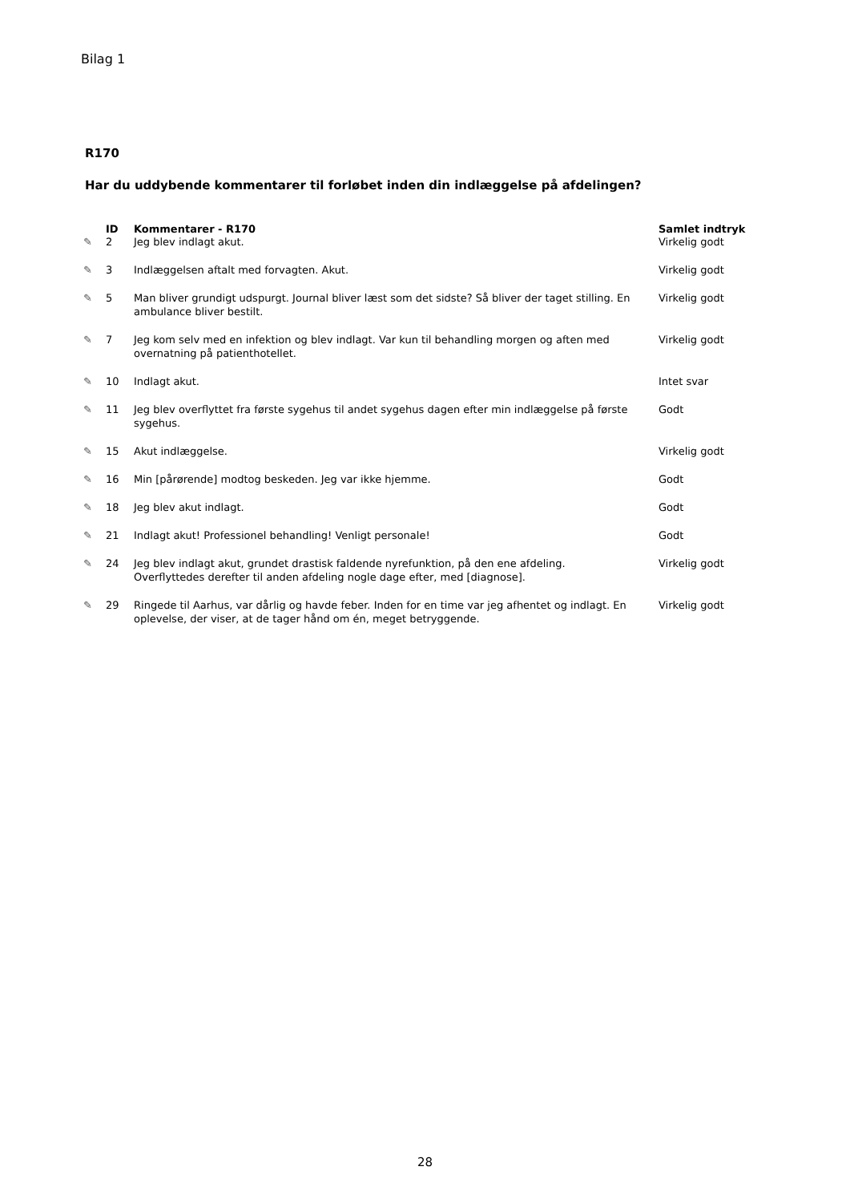Bilag 1
R170
Har du uddybende kommentarer til forløbet inden din indlæggelse på afdelingen?
| | ID | Kommentarer - R170 | Samlet indtryk |
| --- | --- | --- | --- |
| ✎ | 2 | Jeg blev indlagt akut. | Virkelig godt |
| ✎ | 3 | Indlæggelsen aftalt med forvagten. Akut. | Virkelig godt |
| ✎ | 5 | Man bliver grundigt udspurgt. Journal bliver læst som det sidste? Så bliver der taget stilling. En ambulance bliver bestilt. | Virkelig godt |
| ✎ | 7 | Jeg kom selv med en infektion og blev indlagt. Var kun til behandling morgen og aften med overnatning på patienthotellet. | Virkelig godt |
| ✎ | 10 | Indlagt akut. | Intet svar |
| ✎ | 11 | Jeg blev overflyttet fra første sygehus til andet sygehus dagen efter min indlæggelse på første sygehus. | Godt |
| ✎ | 15 | Akut indlæggelse. | Virkelig godt |
| ✎ | 16 | Min [pårørende] modtog beskeden. Jeg var ikke hjemme. | Godt |
| ✎ | 18 | Jeg blev akut indlagt. | Godt |
| ✎ | 21 | Indlagt akut! Professionel behandling! Venligt personale! | Godt |
| ✎ | 24 | Jeg blev indlagt akut, grundet drastisk faldende nyrefunktion, på den ene afdeling. Overflyttedes derefter til anden afdeling nogle dage efter, med [diagnose]. | Virkelig godt |
| ✎ | 29 | Ringede til Aarhus, var dårlig og havde feber. Inden for en time var jeg afhentet og indlagt. En oplevelse, der viser, at de tager hånd om én, meget betryggende. | Virkelig godt |
28